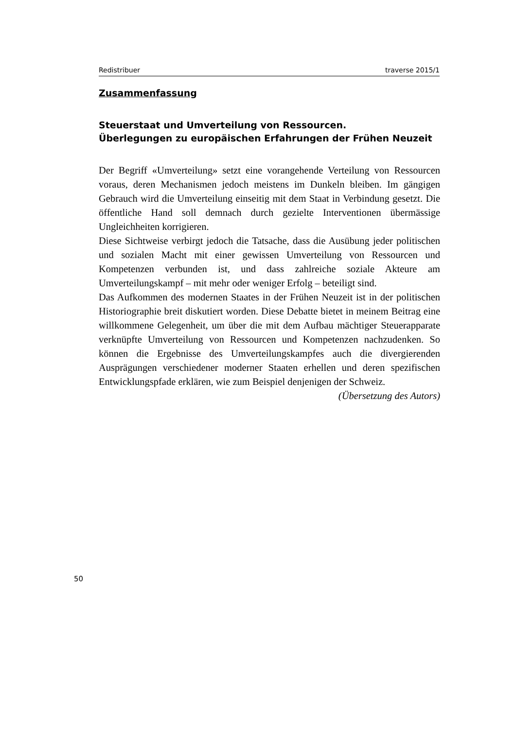Redistribuer traverse 2015/1
Zusammenfassung
Steuerstaat und Umverteilung von Ressourcen.
Überlegungen zu europäischen Erfahrungen der Frühen Neuzeit
Der Begriff «Umverteilung» setzt eine vorangehende Verteilung von Ressourcen voraus, deren Mechanismen jedoch meistens im Dunkeln bleiben. Im gängigen Gebrauch wird die Umverteilung einseitig mit dem Staat in Verbindung gesetzt. Die öffentliche Hand soll demnach durch gezielte Interventionen übermässige Ungleichheiten korrigieren.
Diese Sichtweise verbirgt jedoch die Tatsache, dass die Ausübung jeder politischen und sozialen Macht mit einer gewissen Umverteilung von Ressourcen und Kompetenzen verbunden ist, und dass zahlreiche soziale Akteure am Umverteilungskampf – mit mehr oder weniger Erfolg – beteiligt sind.
Das Aufkommen des modernen Staates in der Frühen Neuzeit ist in der politischen Historiographie breit diskutiert worden. Diese Debatte bietet in meinem Beitrag eine willkommene Gelegenheit, um über die mit dem Aufbau mächtiger Steuerapparate verknüpfte Umverteilung von Ressourcen und Kompetenzen nachzudenken. So können die Ergebnisse des Umverteilungskampfes auch die divergierenden Ausprägungen verschiedener moderner Staaten erhellen und deren spezifischen Entwicklungspfade erklären, wie zum Beispiel denjenigen der Schweiz.
(Übersetzung des Autors)
50